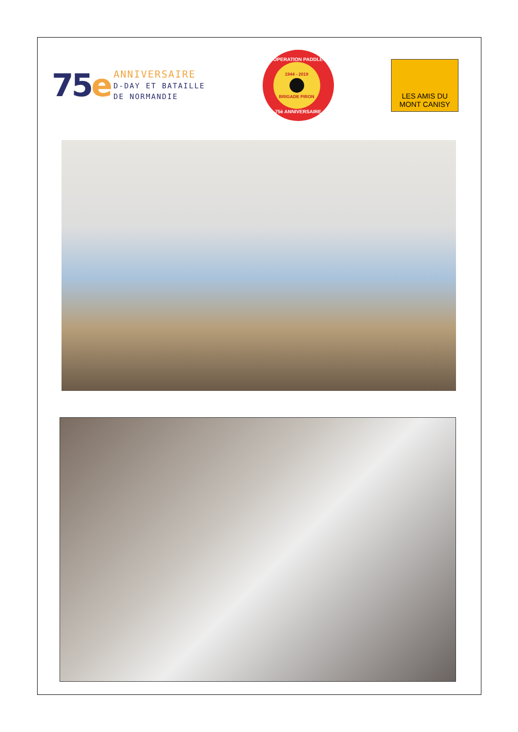75e
ANNIVERSAIRE
D-DAY ET BATAILLE
DE NORMANDIE
OPERATION PADDLE
1944 - 2019
BRIGADE PIRON
75è ANNIVERSAIRE
LES AMIS DU
MONT CANISY